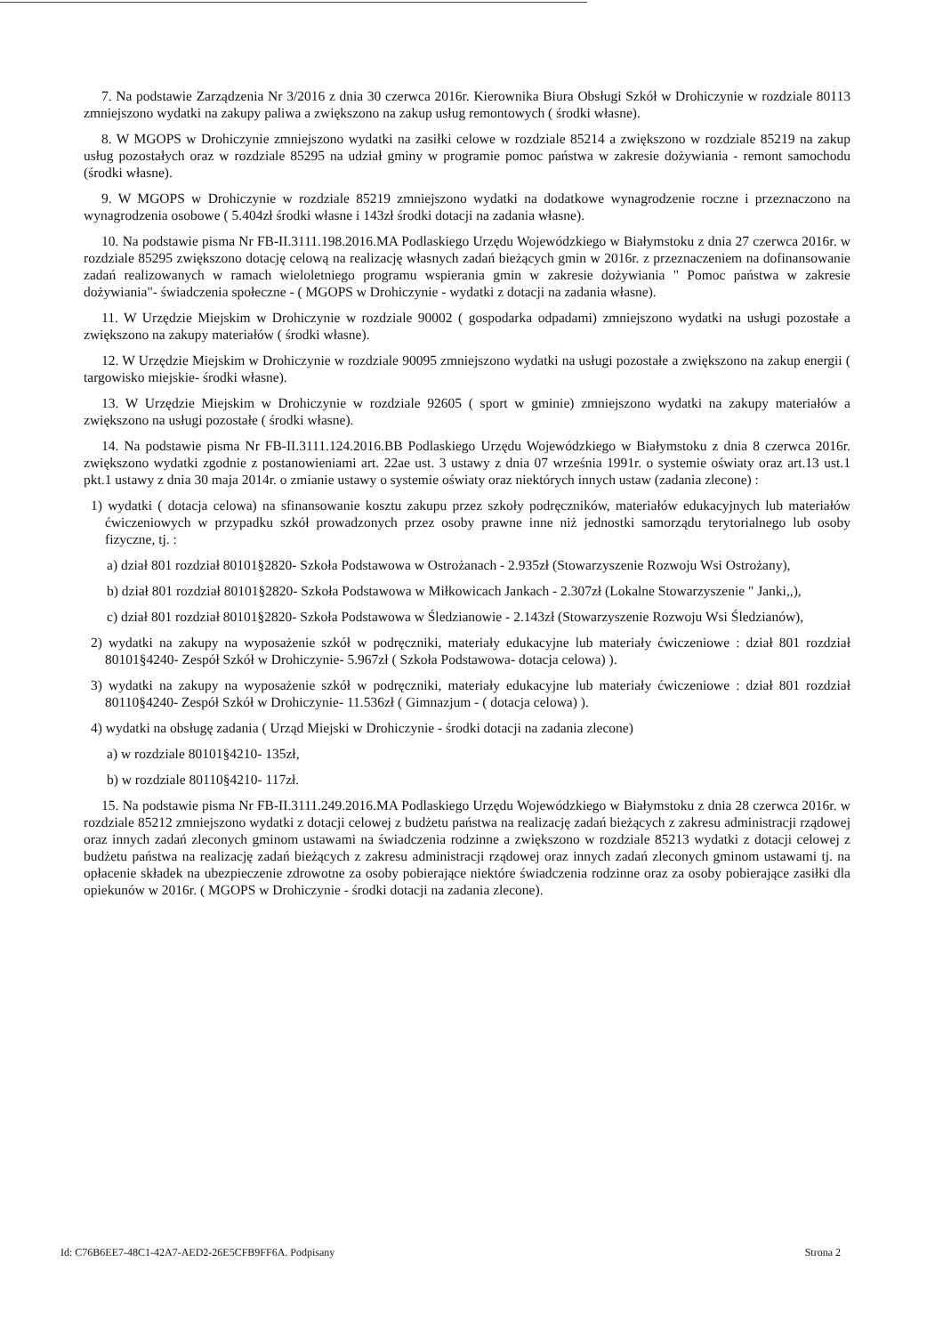7. Na podstawie Zarządzenia Nr 3/2016 z dnia 30 czerwca 2016r. Kierownika Biura Obsługi Szkół w Drohiczynie w rozdziale 80113 zmniejszono wydatki na zakupy paliwa a zwiększono na zakup usług remontowych ( środki własne).
8. W MGOPS w Drohiczynie zmniejszono wydatki na zasiłki celowe w rozdziale 85214 a zwiększono w rozdziale 85219 na zakup usług pozostałych oraz w rozdziale 85295 na udział gminy w programie pomoc państwa w zakresie dożywiania - remont samochodu (środki własne).
9. W MGOPS w Drohiczynie w rozdziale 85219 zmniejszono wydatki na dodatkowe wynagrodzenie roczne i przeznaczono na wynagrodzenia osobowe ( 5.404zł środki własne i 143zł środki dotacji na zadania własne).
10. Na podstawie pisma Nr FB-II.3111.198.2016.MA Podlaskiego Urzędu Wojewódzkiego w Białymstoku z dnia 27 czerwca 2016r. w rozdziale 85295 zwiększono dotację celową na realizację własnych zadań bieżących gmin w 2016r. z przeznaczeniem na dofinansowanie zadań realizowanych w ramach wieloletniego programu wspierania gmin w zakresie dożywiania " Pomoc państwa w zakresie dożywiania"- świadczenia społeczne - ( MGOPS w Drohiczynie - wydatki z dotacji na zadania własne).
11. W Urzędzie Miejskim w Drohiczynie w rozdziale 90002 ( gospodarka odpadami) zmniejszono wydatki na usługi pozostałe a zwiększono na zakupy materiałów ( środki własne).
12. W Urzędzie Miejskim w Drohiczynie w rozdziale 90095 zmniejszono wydatki na usługi pozostałe a zwiększono na zakup energii ( targowisko miejskie- środki własne).
13. W Urzędzie Miejskim w Drohiczynie w rozdziale 92605 ( sport w gminie) zmniejszono wydatki na zakupy materiałów a zwiększono na usługi pozostałe ( środki własne).
14. Na podstawie pisma Nr FB-II.3111.124.2016.BB Podlaskiego Urzędu Wojewódzkiego w Białymstoku z dnia 8 czerwca 2016r. zwiększono wydatki zgodnie z postanowieniami art. 22ae ust. 3 ustawy z dnia 07 września 1991r. o systemie oświaty oraz art.13 ust.1 pkt.1 ustawy z dnia 30 maja 2014r. o zmianie ustawy o systemie oświaty oraz niektórych innych ustaw (zadania zlecone) :
1) wydatki ( dotacja celowa) na sfinansowanie kosztu zakupu przez szkoły podręczników, materiałów edukacyjnych lub materiałów ćwiczeniowych w przypadku szkół prowadzonych przez osoby prawne inne niż jednostki samorządu terytorialnego lub osoby fizyczne, tj. :
a) dział 801 rozdział 80101§2820- Szkoła Podstawowa w Ostrożanach - 2.935zł (Stowarzyszenie Rozwoju Wsi Ostrożany),
b) dział 801 rozdział 80101§2820- Szkoła Podstawowa w Miłkowicach Jankach - 2.307zł (Lokalne Stowarzyszenie " Janki,,),
c) dział 801 rozdział 80101§2820- Szkoła Podstawowa w Śledzianowie - 2.143zł (Stowarzyszenie Rozwoju Wsi Śledzianów),
2) wydatki na zakupy na wyposażenie szkół w podręczniki, materiały edukacyjne lub materiały ćwiczeniowe : dział 801 rozdział 80101§4240- Zespół Szkół w Drohiczynie- 5.967zł ( Szkoła Podstawowa- dotacja celowa) ).
3) wydatki na zakupy na wyposażenie szkół w podręczniki, materiały edukacyjne lub materiały ćwiczeniowe : dział 801 rozdział 80110§4240- Zespół Szkół w Drohiczynie- 11.536zł ( Gimnazjum - ( dotacja celowa) ).
4) wydatki na obsługę zadania ( Urząd Miejski w Drohiczynie - środki dotacji na zadania zlecone)
a) w rozdziale 80101§4210- 135zł,
b) w rozdziale 80110§4210- 117zł.
15. Na podstawie pisma Nr FB-II.3111.249.2016.MA Podlaskiego Urzędu Wojewódzkiego w Białymstoku z dnia 28 czerwca 2016r. w rozdziale 85212 zmniejszono wydatki z dotacji celowej z budżetu państwa na realizację zadań bieżących z zakresu administracji rządowej oraz innych zadań zleconych gminom ustawami na świadczenia rodzinne a zwiększono w rozdziale 85213 wydatki z dotacji celowej z budżetu państwa na realizację zadań bieżących z zakresu administracji rządowej oraz innych zadań zleconych gminom ustawami tj. na opłacenie składek na ubezpieczenie zdrowotne za osoby pobierające niektóre świadczenia rodzinne oraz za osoby pobierające zasiłki dla opiekunów w 2016r. ( MGOPS w Drohiczynie - środki dotacji na zadania zlecone).
Id: C76B6EE7-48C1-42A7-AED2-26E5CFB9FF6A. Podpisany Strona 2